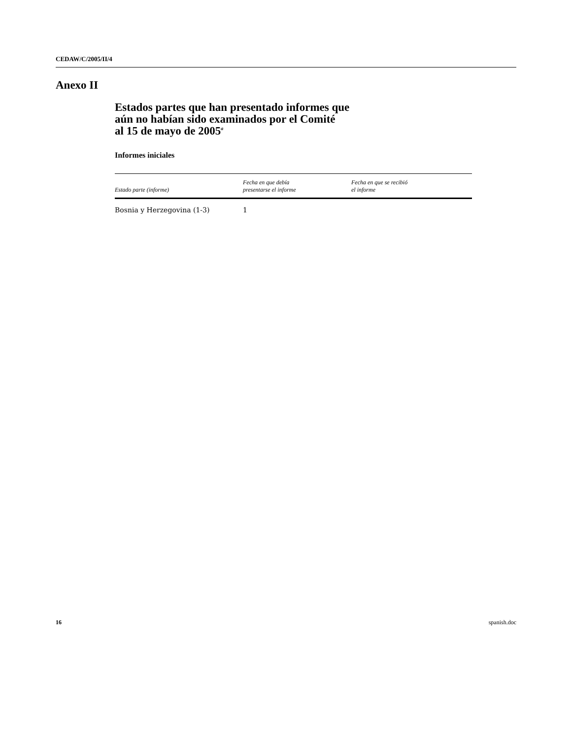CEDAW/C/2005/II/4
Anexo II
Estados partes que han presentado informes que
aún no habían sido examinados por el Comité
al 15 de mayo de 2005<sup>a</sup>
Informes iniciales
| Estado parte (informe) | Fecha en que debía presentarse el informe | Fecha en que se recibió el informe |
| --- | --- | --- |
| Bosnia y Herzegovina (1-3) | 1 | |
16 spanish.doc